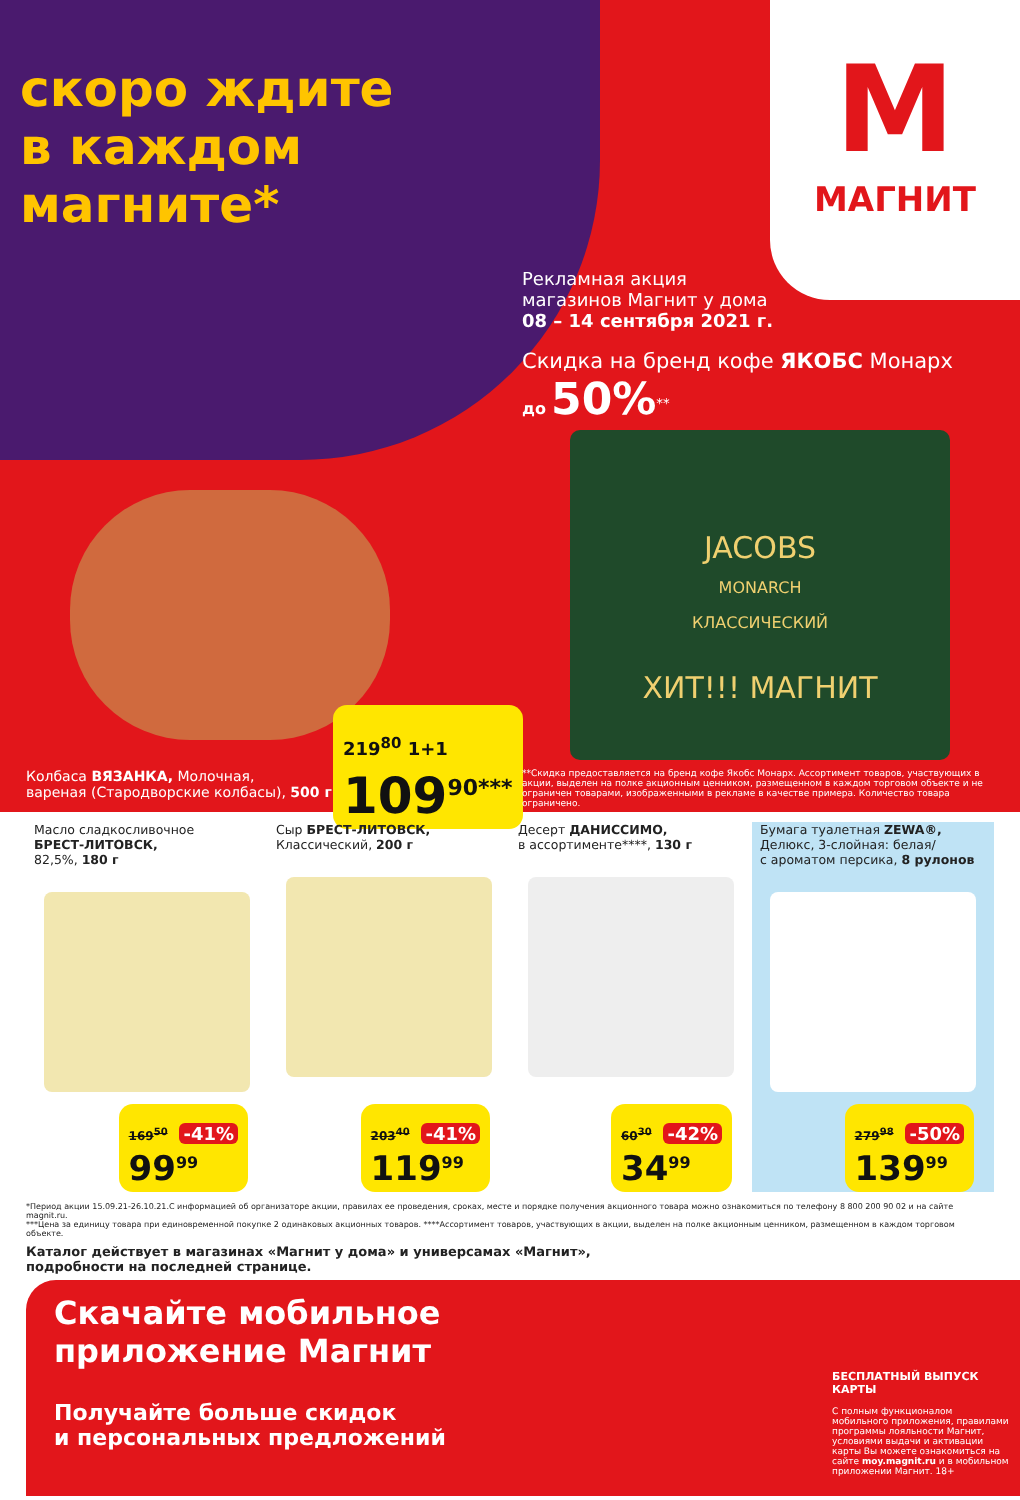скоро ждите в каждом магните*
М
МАГНИТ
Рекламная акция
магазинов Магнит у дома
08 – 14 сентября 2021 г.
Скидка на бренд кофе ЯКОБС Монарх
до 50%<sup>**</sup>
JACOBS
MONARCH
КЛАССИЧЕСКИЙ
ХИТ!!! МАГНИТ
Колбаса ВЯЗАНКА, Молочная,
вареная (Стародворские колбасы), 500 г
219<sup>80</sup> 1+1
109<sup>90***</sup>
**Скидка предоставляется на бренд кофе Якобс Монарх. Ассортимент товаров, участвующих в акции, выделен на полке акционным ценником, размещенном в каждом торговом объекте и не ограничен товарами, изображенными в рекламе в качестве примера. Количество товара ограничено.
Масло сладкосливочное
БРЕСТ-ЛИТОВСК,
82,5%, 180 г
169<sup>50</sup> -41%
99<sup>99</sup>
Сыр БРЕСТ-ЛИТОВСК,
Классический, 200 г
203<sup>40</sup> -41%
119<sup>99</sup>
Десерт ДАНИССИМО,
в ассортименте****, 130 г
60<sup>30</sup> -42%
34<sup>99</sup>
Бумага туалетная ZEWA®,
Делюкс, 3-слойная: белая/
с ароматом персика, 8 рулонов
279<sup>98</sup> -50%
139<sup>99</sup>
*Период акции 15.09.21-26.10.21.С информацией об организаторе акции, правилах ее проведения, сроках, месте и порядке получения акционного товара можно ознакомиться по телефону 8 800 200 90 02 и на сайте magnit.ru.
***Цена за единицу товара при единовременной покупке 2 одинаковых акционных товаров. ****Ассортимент товаров, участвующих в акции, выделен на полке акционным ценником, размещенном в каждом торговом объекте.
Каталог действует в магазинах «Магнит у дома» и универсамах «Магнит»,
подробности на последней странице.
Скачайте мобильное приложение Магнит
Получайте больше скидок
и персональных предложений
БЕСПЛАТНЫЙ ВЫПУСК КАРТЫ
С полным функционалом мобильного приложения, правилами программы лояльности Магнит, условиями выдачи и активации карты Вы можете ознакомиться на сайте moy.magnit.ru и в мобильном приложении Магнит. 18+